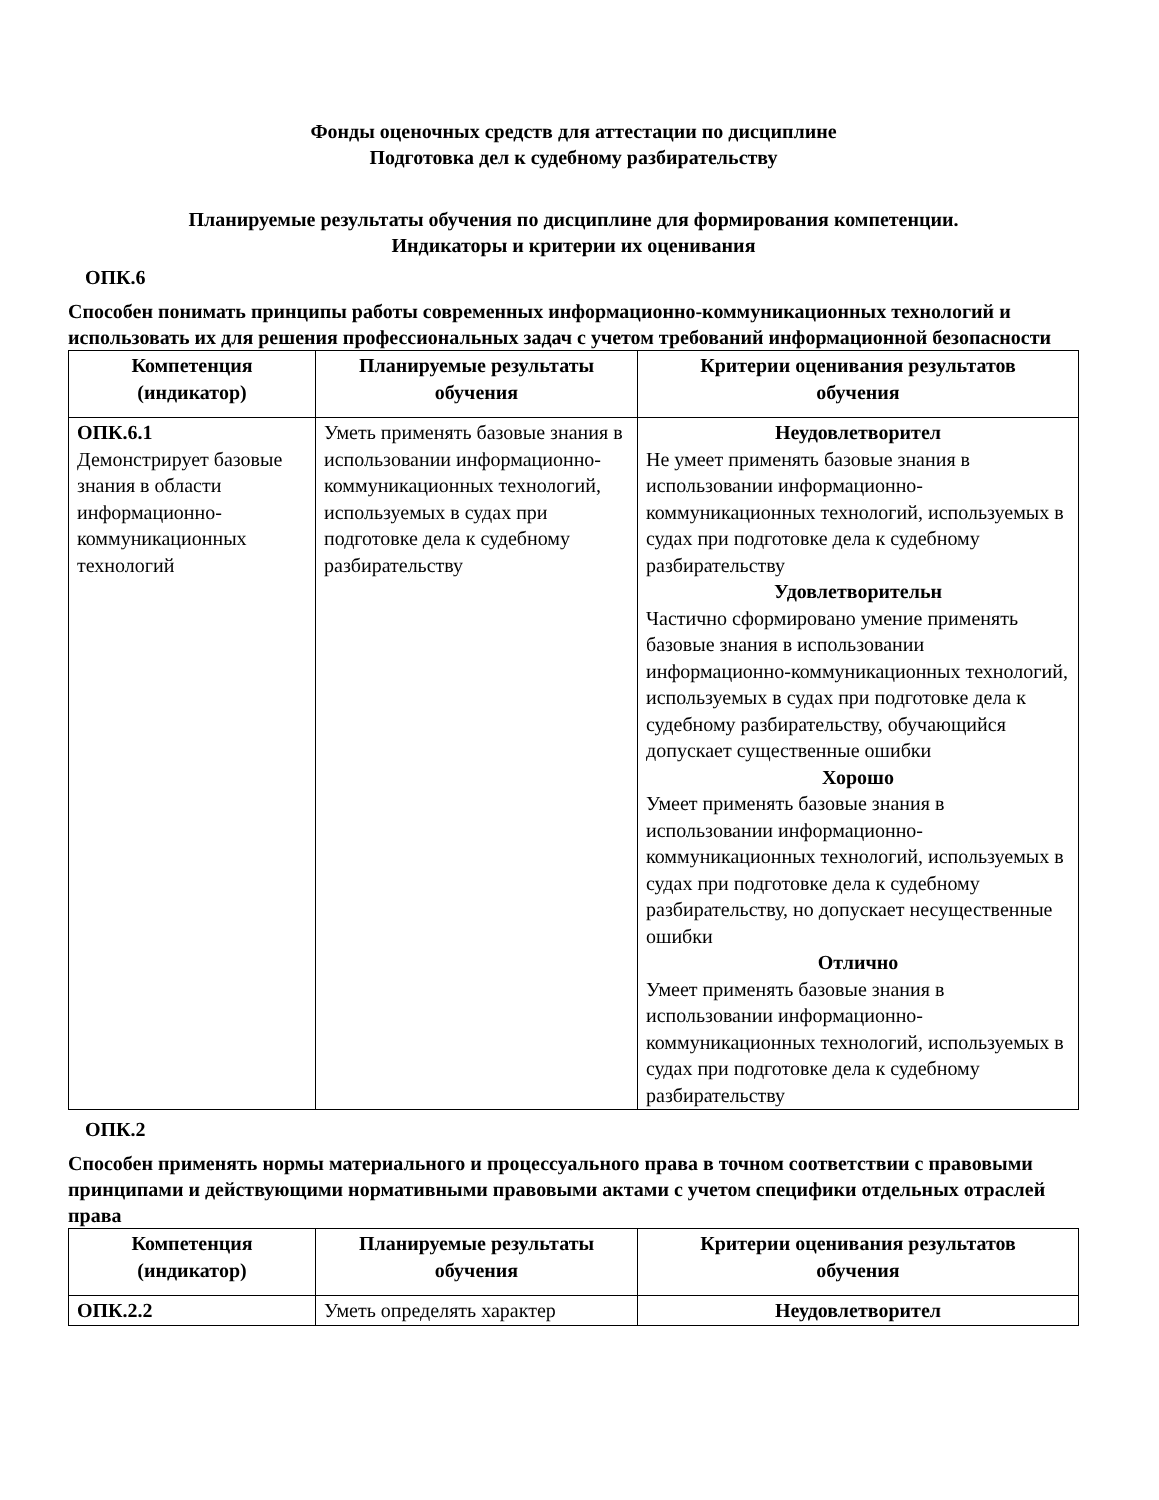Фонды оценочных средств для аттестации по дисциплине
Подготовка дел к судебному разбирательству
Планируемые результаты обучения по дисциплине для формирования компетенции.
Индикаторы и критерии их оценивания
ОПК.6
Способен понимать принципы работы современных информационно-коммуникационных технологий и использовать их для решения профессиональных задач с учетом требований информационной безопасности
| Компетенция (индикатор) | Планируемые результаты обучения | Критерии оценивания результатов обучения |
| --- | --- | --- |
| ОПК.6.1 Демонстрирует базовые знания в области информационно-коммуникационных технологий | Уметь применять базовые знания в использовании информационно-коммуникационных технологий, используемых в судах при подготовке дела к судебному разбирательству | Неудовлетворител Не умеет применять базовые знания в использовании информационно-коммуникационных технологий, используемых в судах при подготовке дела к судебному разбирательству Удовлетворительн Частично сформировано умение применять базовые знания в использовании информационно-коммуникационных технологий, используемых в судах при подготовке дела к судебному разбирательству, обучающийся допускает существенные ошибки Хорошо Умеет применять базовые знания в использовании информационно-коммуникационных технологий, используемых в судах при подготовке дела к судебному разбирательству, но допускает несущественные ошибки Отлично Умеет применять базовые знания в использовании информационно-коммуникационных технологий, используемых в судах при подготовке дела к судебному разбирательству |
ОПК.2
Способен применять нормы материального и процессуального права в точном соответствии с правовыми принципами и действующими нормативными правовыми актами с учетом специфики отдельных отраслей права
| Компетенция (индикатор) | Планируемые результаты обучения | Критерии оценивания результатов обучения |
| --- | --- | --- |
| ОПК.2.2 | Уметь определять характер | Неудовлетворител |